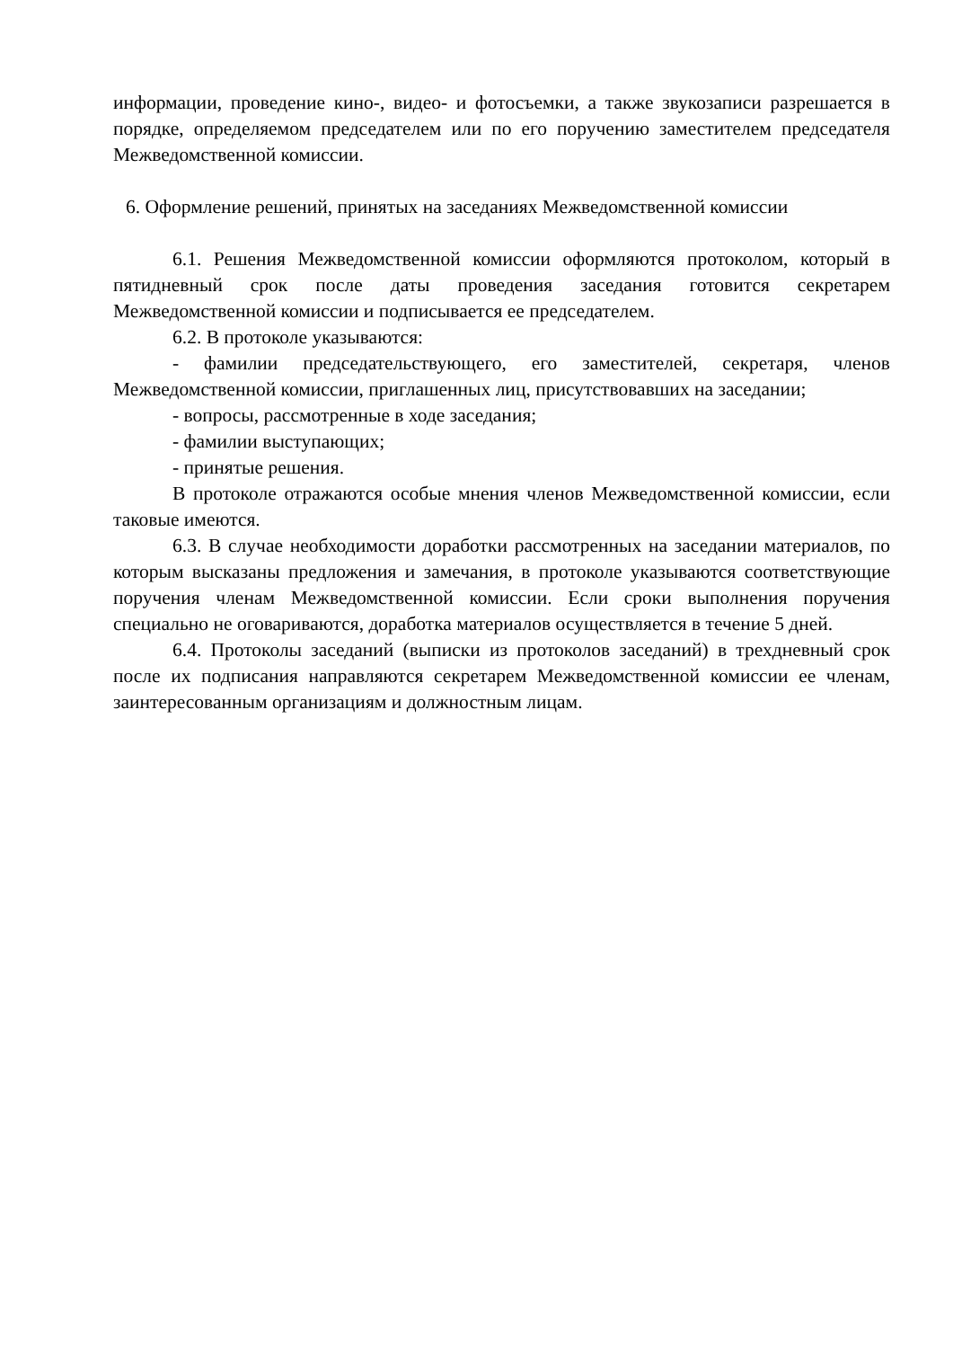информации, проведение кино-, видео- и фотосъемки, а также звукозаписи разрешается в порядке, определяемом председателем или по его поручению заместителем председателя Межведомственной комиссии.
6. Оформление решений, принятых на заседаниях Межведомственной комиссии
6.1. Решения Межведомственной комиссии оформляются протоколом, который в пятидневный срок после даты проведения заседания готовится секретарем Межведомственной комиссии и подписывается ее председателем.
6.2. В протоколе указываются:
- фамилии председательствующего, его заместителей, секретаря, членов Межведомственной комиссии, приглашенных лиц, присутствовавших на заседании;
- вопросы, рассмотренные в ходе заседания;
- фамилии выступающих;
- принятые решения.
В протоколе отражаются особые мнения членов Межведомственной комиссии, если таковые имеются.
6.3. В случае необходимости доработки рассмотренных на заседании материалов, по которым высказаны предложения и замечания, в протоколе указываются соответствующие поручения членам Межведомственной комиссии. Если сроки выполнения поручения специально не оговариваются, доработка материалов осуществляется в течение 5 дней.
6.4. Протоколы заседаний (выписки из протоколов заседаний) в трехдневный срок после их подписания направляются секретарем Межведомственной комиссии ее членам, заинтересованным организациям и должностным лицам.